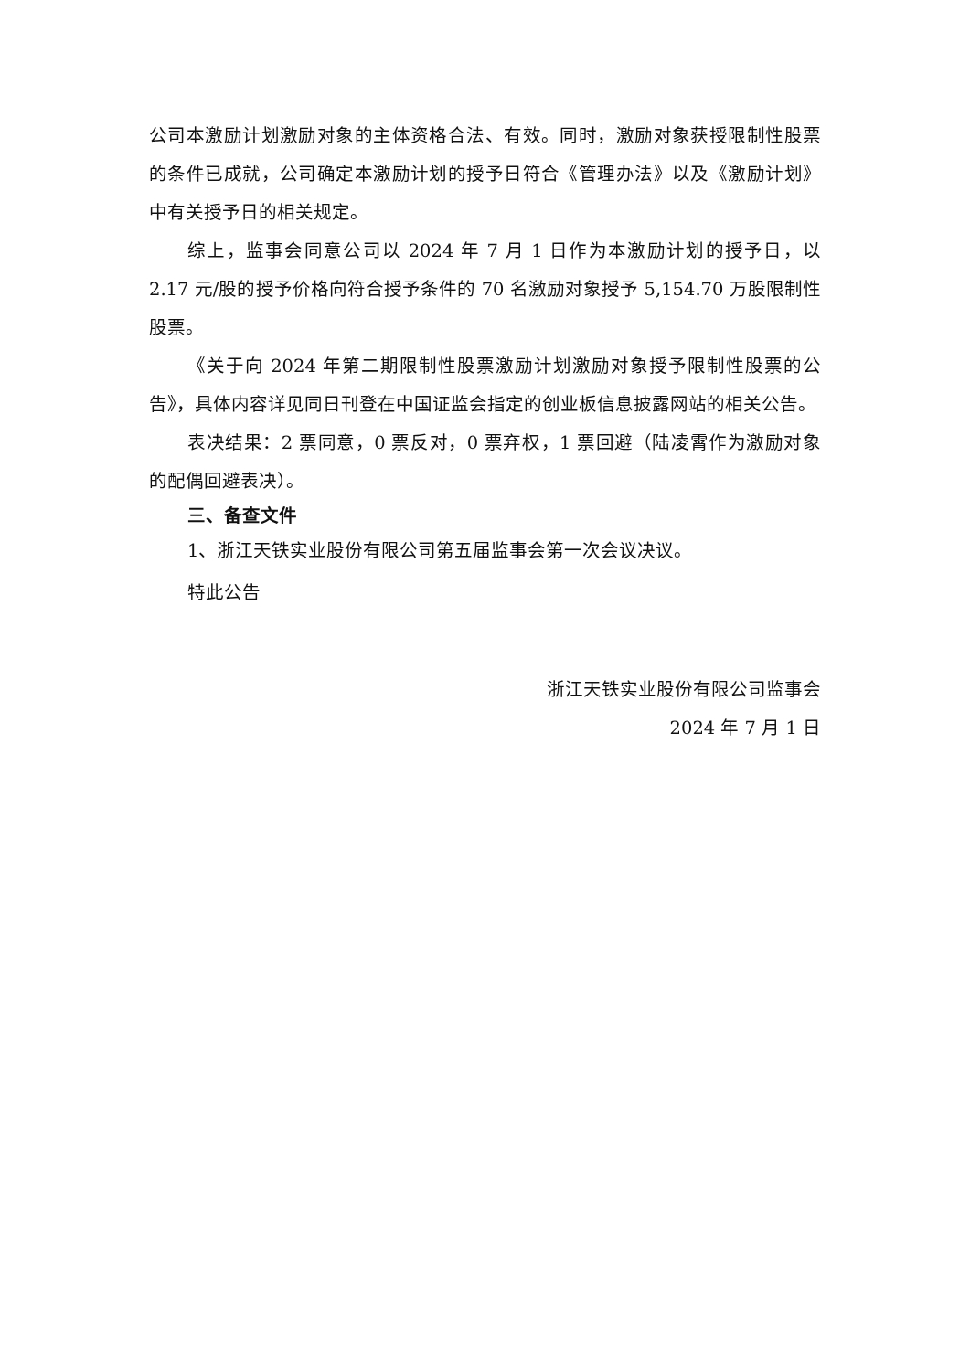公司本激励计划激励对象的主体资格合法、有效。同时，激励对象获授限制性股票的条件已成就，公司确定本激励计划的授予日符合《管理办法》以及《激励计划》中有关授予日的相关规定。
综上，监事会同意公司以 2024 年 7 月 1 日作为本激励计划的授予日，以 2.17 元/股的授予价格向符合授予条件的 70 名激励对象授予 5,154.70 万股限制性股票。
《关于向 2024 年第二期限制性股票激励计划激励对象授予限制性股票的公告》，具体内容详见同日刊登在中国证监会指定的创业板信息披露网站的相关公告。
表决结果：2 票同意，0 票反对，0 票弃权，1 票回避（陆凌霄作为激励对象的配偶回避表决）。
三、备查文件
1、浙江天铁实业股份有限公司第五届监事会第一次会议决议。
特此公告
浙江天铁实业股份有限公司监事会
2024 年 7 月 1 日